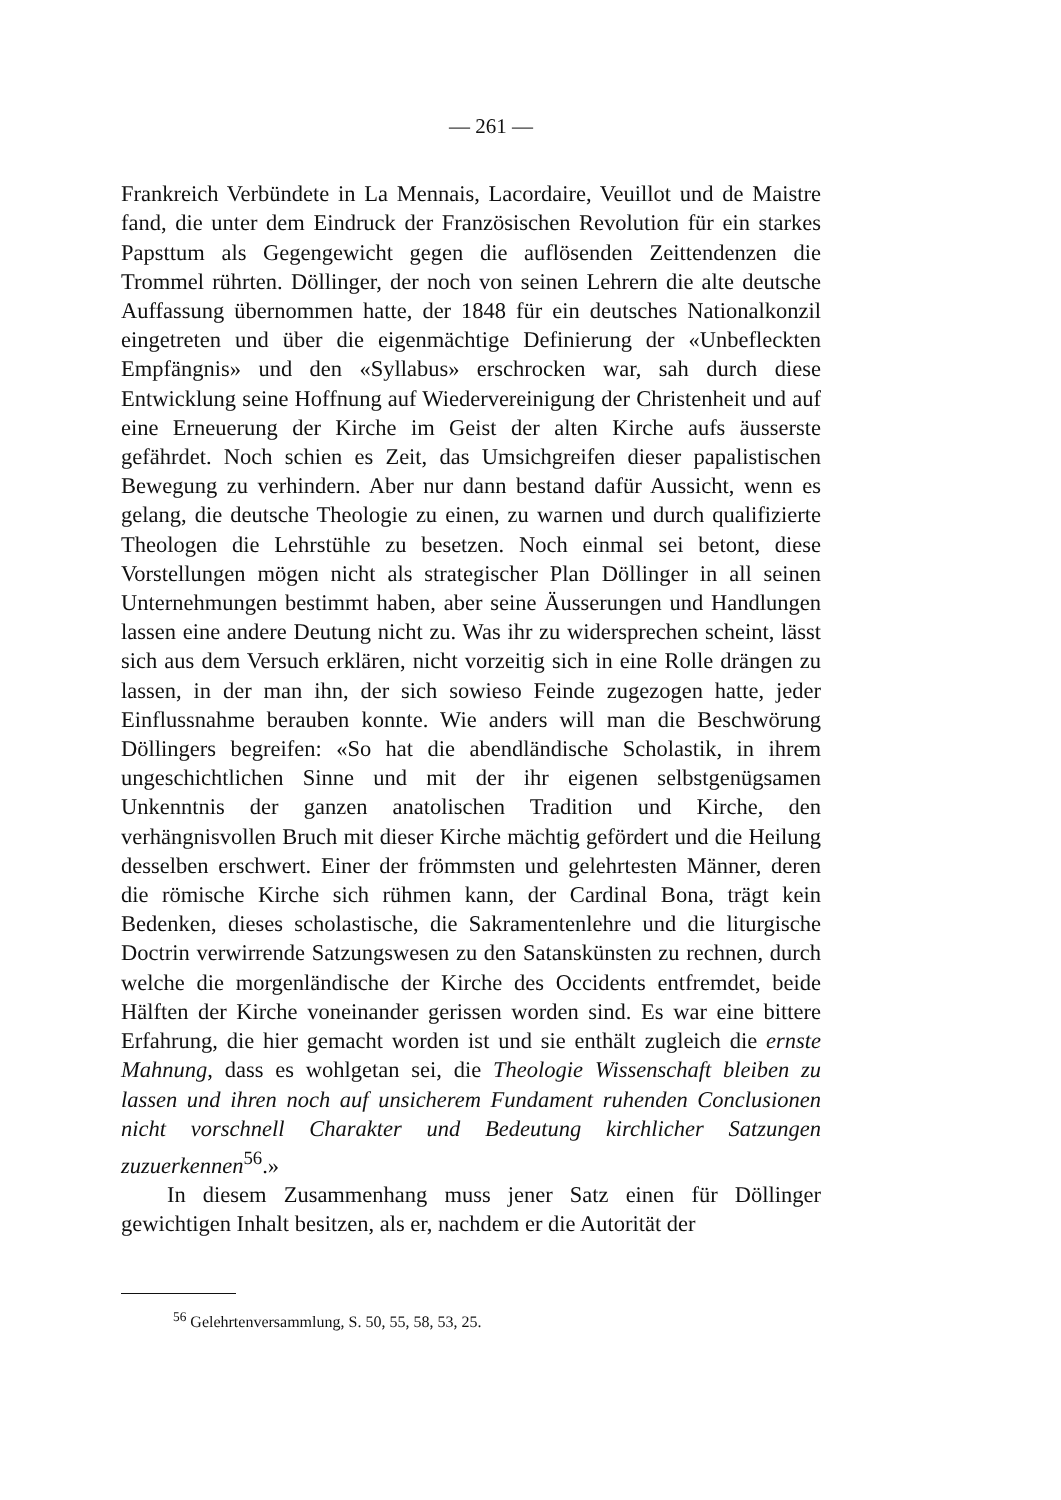— 261 —
Frankreich Verbündete in La Mennais, Lacordaire, Veuillot und de Maistre fand, die unter dem Eindruck der Französischen Revolution für ein starkes Papsttum als Gegengewicht gegen die auflösenden Zeittendenzen die Trommel rührten. Döllinger, der noch von seinen Lehrern die alte deutsche Auffassung übernommen hatte, der 1848 für ein deutsches Nationalkonzil eingetreten und über die eigenmächtige Definierung der «Unbefleckten Empfängnis» und den «Syllabus» erschrocken war, sah durch diese Entwicklung seine Hoffnung auf Wiedervereinigung der Christenheit und auf eine Erneuerung der Kirche im Geist der alten Kirche aufs äusserste gefährdet. Noch schien es Zeit, das Umsichgreifen dieser papalistischen Bewegung zu verhindern. Aber nur dann bestand dafür Aussicht, wenn es gelang, die deutsche Theologie zu einen, zu warnen und durch qualifizierte Theologen die Lehrstühle zu besetzen. Noch einmal sei betont, diese Vorstellungen mögen nicht als strategischer Plan Döllinger in all seinen Unternehmungen bestimmt haben, aber seine Äusserungen und Handlungen lassen eine andere Deutung nicht zu. Was ihr zu widersprechen scheint, lässt sich aus dem Versuch erklären, nicht vorzeitig sich in eine Rolle drängen zu lassen, in der man ihn, der sich sowieso Feinde zugezogen hatte, jeder Einflussnahme berauben konnte. Wie anders will man die Beschwörung Döllingers begreifen: «So hat die abendländische Scholastik, in ihrem ungeschichtlichen Sinne und mit der ihr eigenen selbstgenügsamen Unkenntnis der ganzen anatolischen Tradition und Kirche, den verhängnisvollen Bruch mit dieser Kirche mächtig gefördert und die Heilung desselben erschwert. Einer der frömmsten und gelehrtesten Männer, deren die römische Kirche sich rühmen kann, der Cardinal Bona, trägt kein Bedenken, dieses scholastische, die Sakramentenlehre und die liturgische Doctrin verwirrende Satzungswesen zu den Satanskünsten zu rechnen, durch welche die morgenländische der Kirche des Occidents entfremdet, beide Hälften der Kirche voneinander gerissen worden sind. Es war eine bittere Erfahrung, die hier gemacht worden ist und sie enthält zugleich die ernste Mahnung, dass es wohlgetan sei, die Theologie Wissenschaft bleiben zu lassen und ihren noch auf unsicherem Fundament ruhenden Conclusionen nicht vorschnell Charakter und Bedeutung kirchlicher Satzungen zuzuerkennen<sup>56</sup>.»
In diesem Zusammenhang muss jener Satz einen für Döllinger gewichtigen Inhalt besitzen, als er, nachdem er die Autorität der
<sup>56</sup> Gelehrtenversammlung, S. 50, 55, 58, 53, 25.